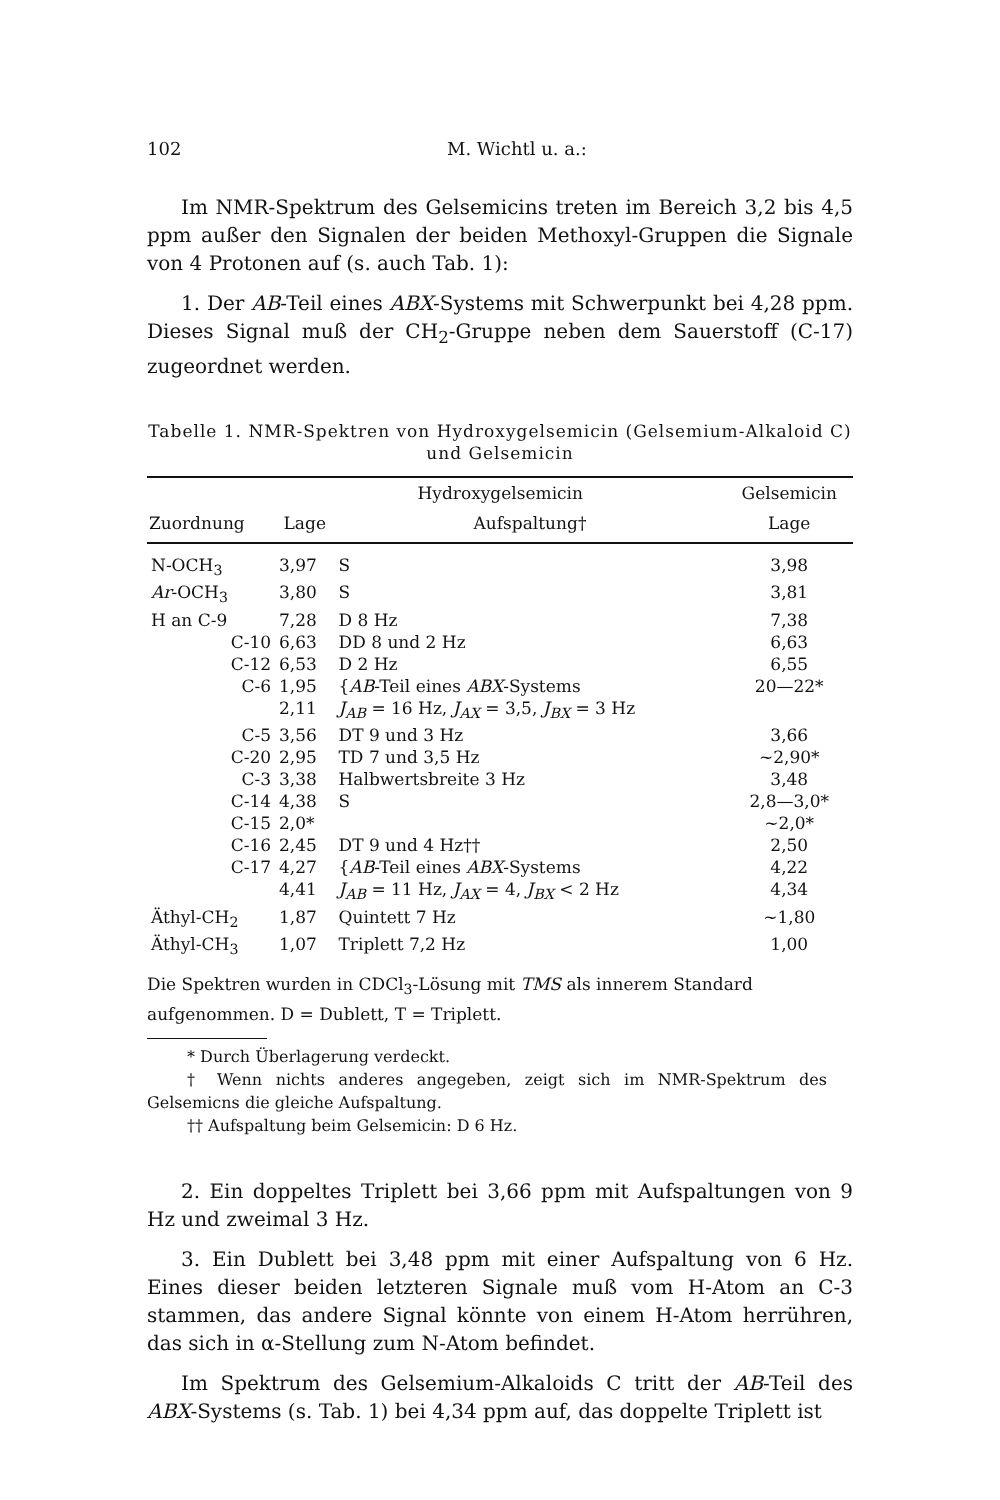102 M. Wichtl u. a.:
Im NMR-Spektrum des Gelsemicins treten im Bereich 3,2 bis 4,5 ppm außer den Signalen der beiden Methoxyl-Gruppen die Signale von 4 Protonen auf (s. auch Tab. 1):
1. Der AB-Teil eines ABX-Systems mit Schwerpunkt bei 4,28 ppm. Dieses Signal muß der CH<sub>2</sub>-Gruppe neben dem Sauerstoff (C-17) zugeordnet werden.
Tabelle 1. NMR-Spektren von Hydroxygelsemicin (Gelsemium-Alkaloid C) und Gelsemicin
| | Hydroxygelsemicin | | Gelsemicin |
| --- | --- | --- | --- |
| Zuordnung | Lage | Aufspaltung† | Lage |
| N-OCH<sub>3</sub> | 3,97 | S | 3,98 |
| Ar -OCH<sub>3</sub> | 3,80 | S | 3,81 |
| H an C-9 | 7,28 | D 8 Hz | 7,38 |
| C-10 | 6,63 | DD 8 und 2 Hz | 6,63 |
| C-12 | 6,53 | D 2 Hz | 6,55 |
| C-6 | 1,95 | { AB -Teil eines ABX -Systems | 20—22* |
| | 2,11 | J<sub>AB</sub> = 16 Hz, J<sub>AX</sub> = 3,5, J<sub>BX</sub> = 3 Hz | |
| C-5 | 3,56 | DT 9 und 3 Hz | 3,66 |
| C-20 | 2,95 | TD 7 und 3,5 Hz | ~2,90* |
| C-3 | 3,38 | Halbwertsbreite 3 Hz | 3,48 |
| C-14 | 4,38 | S | 2,8—3,0* |
| C-15 | 2,0* | | ~2,0* |
| C-16 | 2,45 | DT 9 und 4 Hz†† | 2,50 |
| C-17 | 4,27 | { AB -Teil eines ABX -Systems | 4,22 |
| | 4,41 | J<sub>AB</sub> = 11 Hz, J<sub>AX</sub> = 4, J<sub>BX</sub> < 2 Hz | 4,34 |
| Äthyl-CH<sub>2</sub> | 1,87 | Quintett 7 Hz | ~1,80 |
| Äthyl-CH<sub>3</sub> | 1,07 | Triplett 7,2 Hz | 1,00 |
Die Spektren wurden in CDCl<sub>3</sub>-Lösung mit TMS als innerem Standard aufgenommen. D = Dublett, T = Triplett.
* Durch Überlagerung verdeckt.
† Wenn nichts anderes angegeben, zeigt sich im NMR-Spektrum des Gelsemicns die gleiche Aufspaltung.
†† Aufspaltung beim Gelsemicin: D 6 Hz.
2. Ein doppeltes Triplett bei 3,66 ppm mit Aufspaltungen von 9 Hz und zweimal 3 Hz.
3. Ein Dublett bei 3,48 ppm mit einer Aufspaltung von 6 Hz. Eines dieser beiden letzteren Signale muß vom H-Atom an C-3 stammen, das andere Signal könnte von einem H-Atom herrühren, das sich in α-Stellung zum N-Atom befindet.
Im Spektrum des Gelsemium-Alkaloids C tritt der AB-Teil des ABX-Systems (s. Tab. 1) bei 4,34 ppm auf, das doppelte Triplett ist